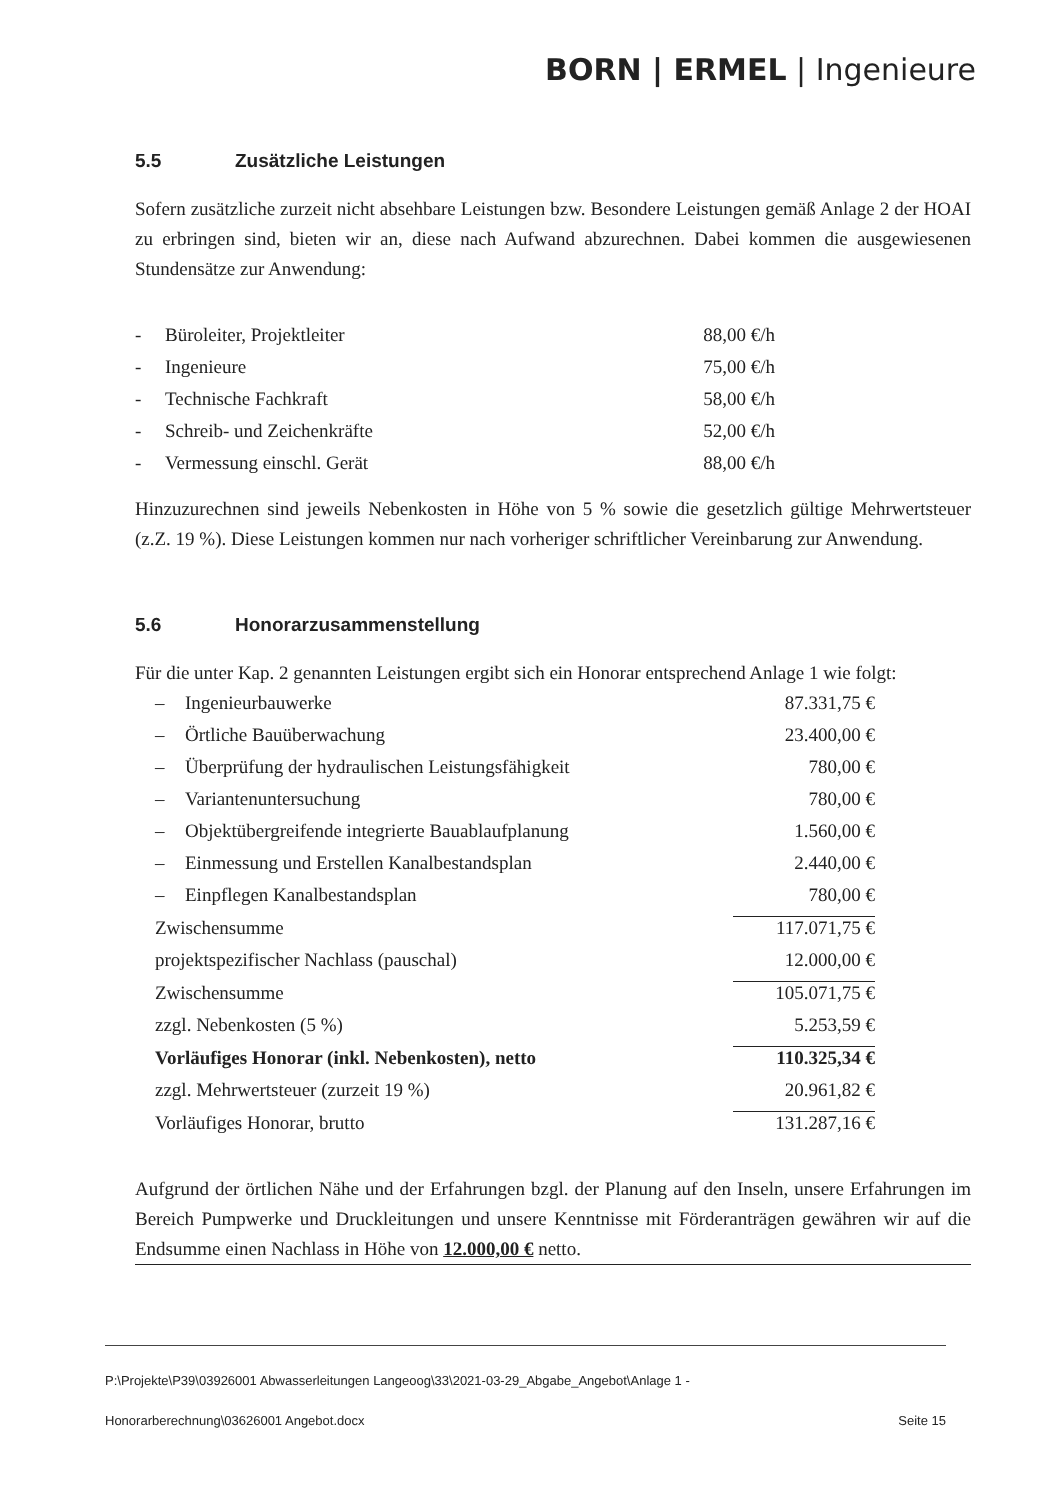BORN | ERMEL | Ingenieure
5.5 Zusätzliche Leistungen
Sofern zusätzliche zurzeit nicht absehbare Leistungen bzw. Besondere Leistungen gemäß Anlage 2 der HOAI zu erbringen sind, bieten wir an, diese nach Aufwand abzurechnen. Dabei kommen die ausgewiesenen Stundensätze zur Anwendung:
| - | Büroleiter, Projektleiter | 88,00 €/h |
| - | Ingenieure | 75,00 €/h |
| - | Technische Fachkraft | 58,00 €/h |
| - | Schreib- und Zeichenkräfte | 52,00 €/h |
| - | Vermessung einschl. Gerät | 88,00 €/h |
Hinzuzurechnen sind jeweils Nebenkosten in Höhe von 5 % sowie die gesetzlich gültige Mehrwertsteuer (z.Z. 19 %). Diese Leistungen kommen nur nach vorheriger schriftlicher Vereinbarung zur Anwendung.
5.6 Honorarzusammenstellung
Für die unter Kap. 2 genannten Leistungen ergibt sich ein Honorar entsprechend Anlage 1 wie folgt:
| – | Ingenieurbauwerke | 87.331,75 € |
| – | Örtliche Bauüberwachung | 23.400,00 € |
| – | Überprüfung der hydraulischen Leistungsfähigkeit | 780,00 € |
| – | Variantenuntersuchung | 780,00 € |
| – | Objektübergreifende integrierte Bauablaufplanung | 1.560,00 € |
| – | Einmessung und Erstellen Kanalbestandsplan | 2.440,00 € |
| – | Einpflegen Kanalbestandsplan | 780,00 € |
| Zwischensumme | | 117.071,75 € |
| projektspezifischer Nachlass (pauschal) | | 12.000,00 € |
| Zwischensumme | | 105.071,75 € |
| zzgl. Nebenkosten (5 %) | | 5.253,59 € |
| Vorläufiges Honorar (inkl. Nebenkosten), netto | | 110.325,34 € |
| zzgl. Mehrwertsteuer (zurzeit 19 %) | | 20.961,82 € |
| Vorläufiges Honorar, brutto | | 131.287,16 € |
Aufgrund der örtlichen Nähe und der Erfahrungen bzgl. der Planung auf den Inseln, unsere Erfahrungen im Bereich Pumpwerke und Druckleitungen und unsere Kenntnisse mit Förderanträgen gewähren wir auf die Endsumme einen Nachlass in Höhe von 12.000,00 € netto.
P:\Projekte\P39\03926001 Abwasserleitungen Langeoog\33\2021-03-29_Abgabe_Angebot\Anlage 1 -
Honorarberechnung\03626001 Angebot.docx Seite 15